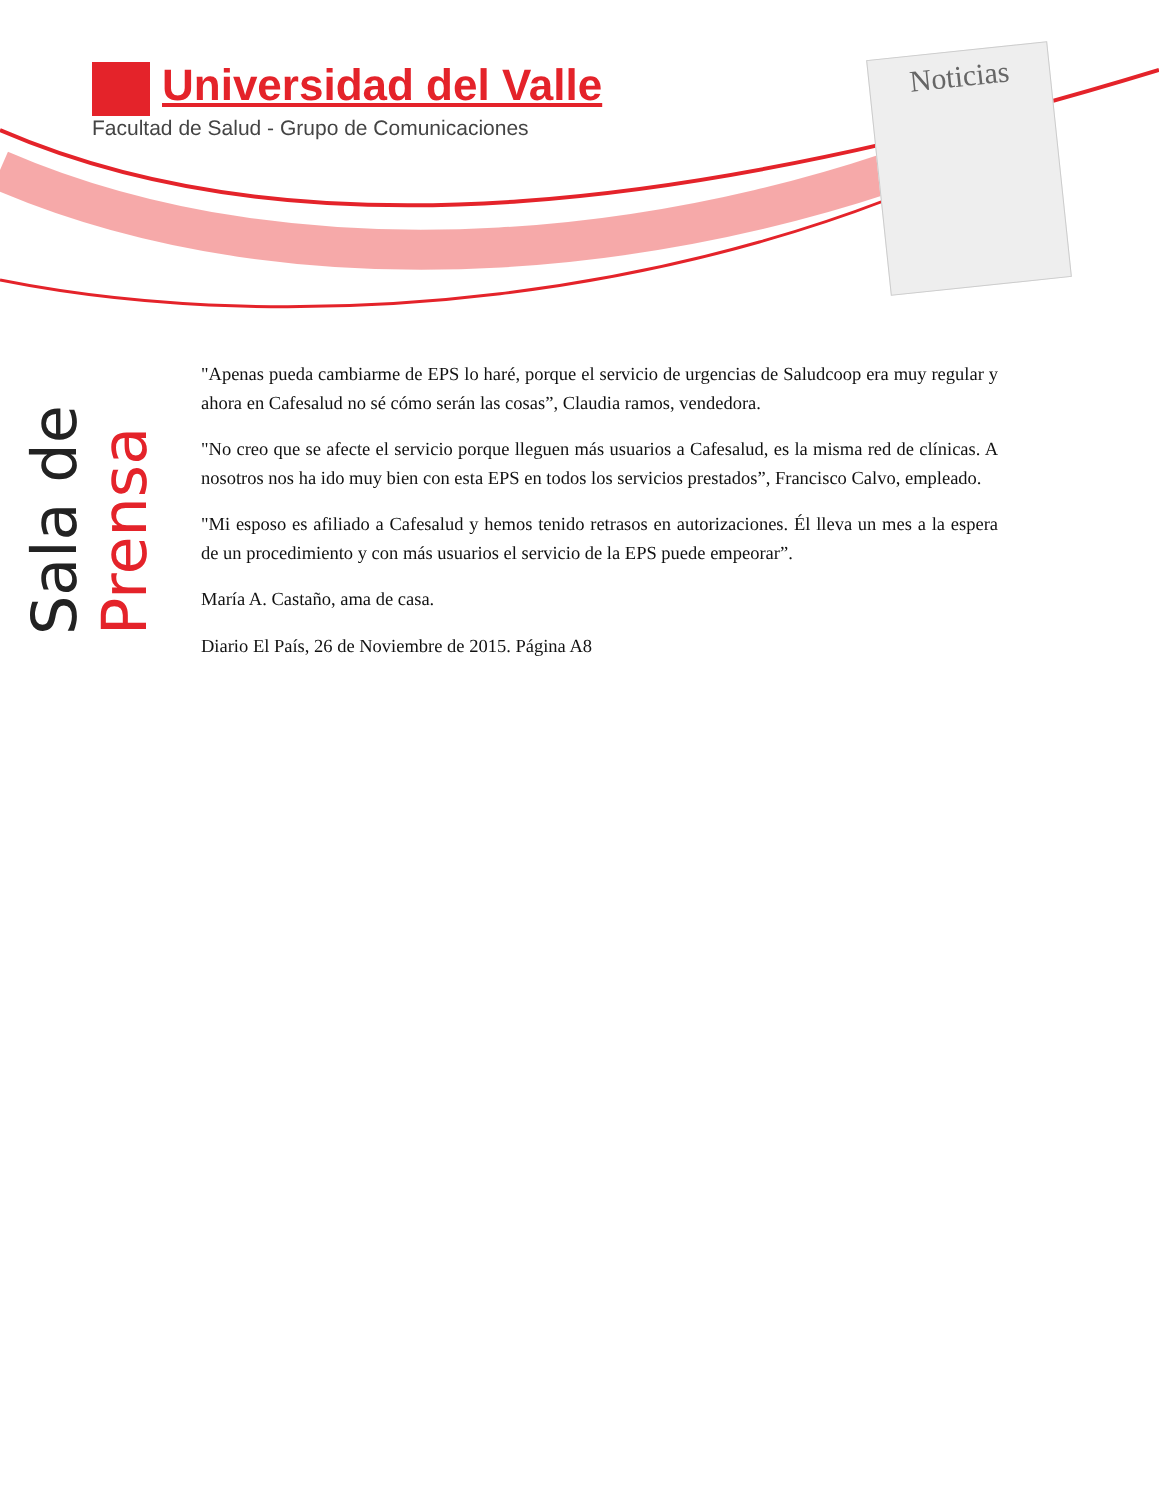Universidad del Valle
Facultad de Salud - Grupo de Comunicaciones
Noticias
Sala de
Prensa
"Apenas pueda cambiarme de EPS lo haré, porque el servicio de urgencias de Saludcoop era muy regular y ahora en Cafesalud no sé cómo serán las cosas”, Claudia ramos, vendedora.
"No creo que se afecte el servicio porque lleguen más usuarios a Cafesalud, es la misma red de clínicas. A nosotros nos ha ido muy bien con esta EPS en todos los servicios prestados”, Francisco Calvo, empleado.
"Mi esposo es afiliado a Cafesalud y hemos tenido retrasos en autorizaciones. Él lleva un mes a la espera de un procedimiento y con más usuarios el servicio de la EPS puede empeorar”.
María A. Castaño, ama de casa.
Diario El País, 26 de Noviembre de 2015. Página A8